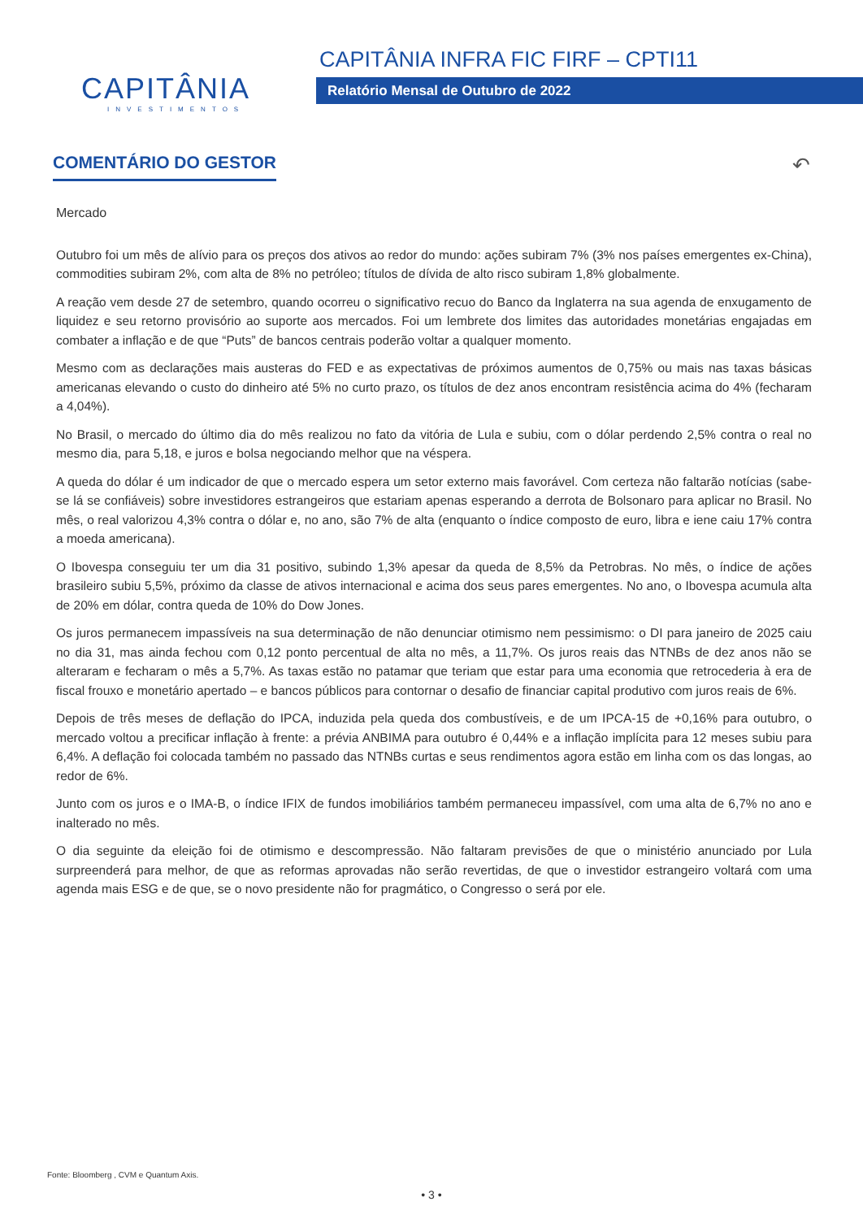CAPITÂNIA
INVESTIMENTOS
CAPITÂNIA INFRA FIC FIRF – CPTI11
Relatório Mensal de Outubro de 2022
COMENTÁRIO DO GESTOR ↶
Mercado
Outubro foi um mês de alívio para os preços dos ativos ao redor do mundo: ações subiram 7% (3% nos países emergentes ex-China), commodities subiram 2%, com alta de 8% no petróleo; títulos de dívida de alto risco subiram 1,8% globalmente.
A reação vem desde 27 de setembro, quando ocorreu o significativo recuo do Banco da Inglaterra na sua agenda de enxugamento de liquidez e seu retorno provisório ao suporte aos mercados. Foi um lembrete dos limites das autoridades monetárias engajadas em combater a inflação e de que “Puts” de bancos centrais poderão voltar a qualquer momento.
Mesmo com as declarações mais austeras do FED e as expectativas de próximos aumentos de 0,75% ou mais nas taxas básicas americanas elevando o custo do dinheiro até 5% no curto prazo, os títulos de dez anos encontram resistência acima do 4% (fecharam a 4,04%).
No Brasil, o mercado do último dia do mês realizou no fato da vitória de Lula e subiu, com o dólar perdendo 2,5% contra o real no mesmo dia, para 5,18, e juros e bolsa negociando melhor que na véspera.
A queda do dólar é um indicador de que o mercado espera um setor externo mais favorável. Com certeza não faltarão notícias (sabe-se lá se confiáveis) sobre investidores estrangeiros que estariam apenas esperando a derrota de Bolsonaro para aplicar no Brasil. No mês, o real valorizou 4,3% contra o dólar e, no ano, são 7% de alta (enquanto o índice composto de euro, libra e iene caiu 17% contra a moeda americana).
O Ibovespa conseguiu ter um dia 31 positivo, subindo 1,3% apesar da queda de 8,5% da Petrobras. No mês, o índice de ações brasileiro subiu 5,5%, próximo da classe de ativos internacional e acima dos seus pares emergentes. No ano, o Ibovespa acumula alta de 20% em dólar, contra queda de 10% do Dow Jones.
Os juros permanecem impassíveis na sua determinação de não denunciar otimismo nem pessimismo: o DI para janeiro de 2025 caiu no dia 31, mas ainda fechou com 0,12 ponto percentual de alta no mês, a 11,7%. Os juros reais das NTNBs de dez anos não se alteraram e fecharam o mês a 5,7%. As taxas estão no patamar que teriam que estar para uma economia que retrocederia à era de fiscal frouxo e monetário apertado – e bancos públicos para contornar o desafio de financiar capital produtivo com juros reais de 6%.
Depois de três meses de deflação do IPCA, induzida pela queda dos combustíveis, e de um IPCA-15 de +0,16% para outubro, o mercado voltou a precificar inflação à frente: a prévia ANBIMA para outubro é 0,44% e a inflação implícita para 12 meses subiu para 6,4%. A deflação foi colocada também no passado das NTNBs curtas e seus rendimentos agora estão em linha com os das longas, ao redor de 6%.
Junto com os juros e o IMA-B, o índice IFIX de fundos imobiliários também permaneceu impassível, com uma alta de 6,7% no ano e inalterado no mês.
O dia seguinte da eleição foi de otimismo e descompressão. Não faltaram previsões de que o ministério anunciado por Lula surpreenderá para melhor, de que as reformas aprovadas não serão revertidas, de que o investidor estrangeiro voltará com uma agenda mais ESG e de que, se o novo presidente não for pragmático, o Congresso o será por ele.
Fonte: Bloomberg , CVM e Quantum Axis.
• 3 •